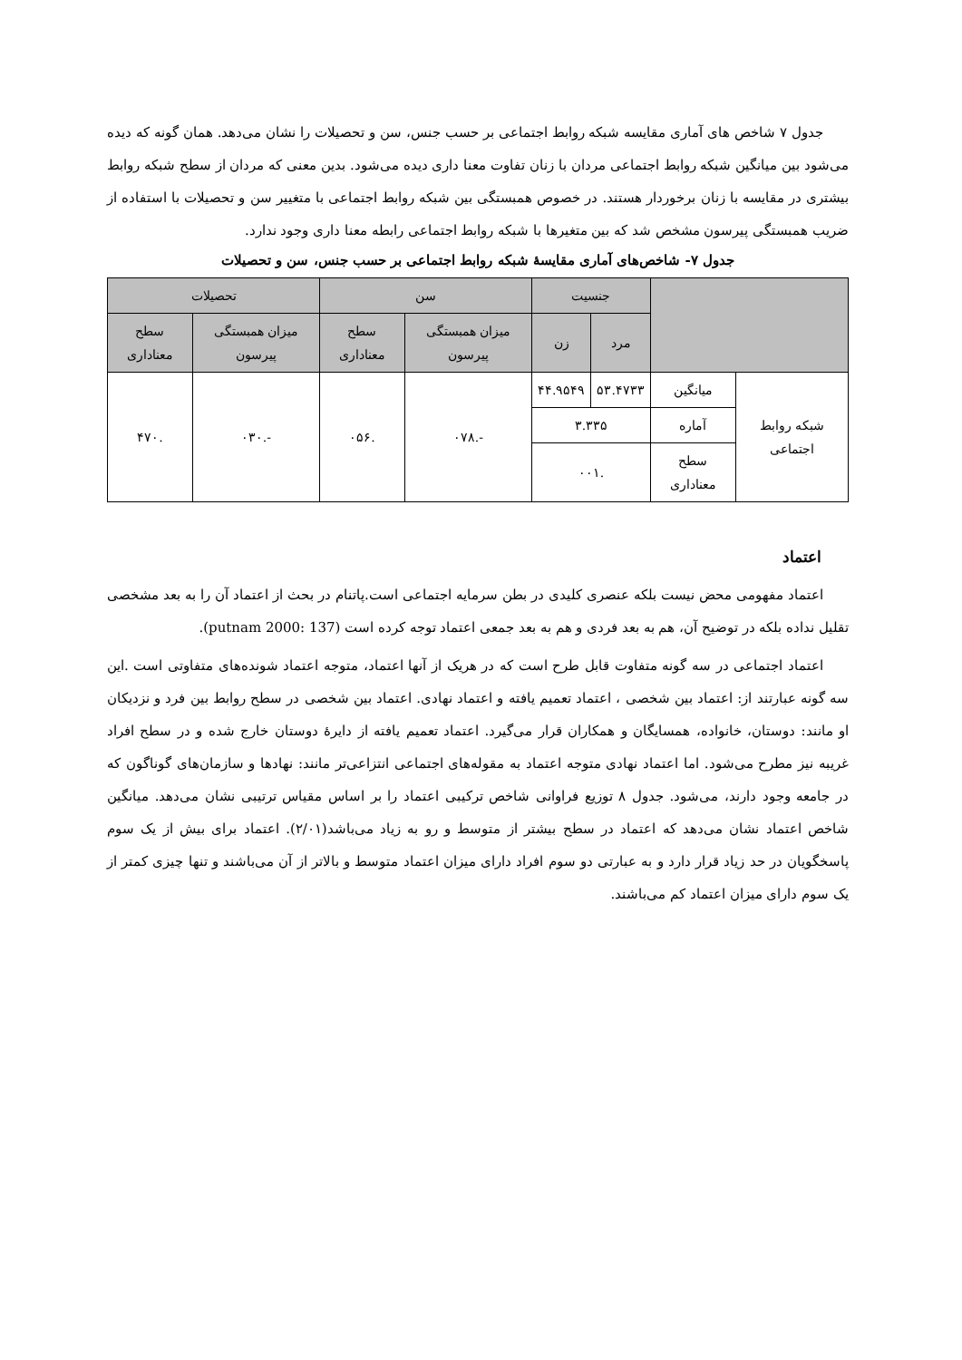جدول ۷ شاخص های آماری مقایسه شبکه روابط اجتماعی بر حسب جنس، سن و تحصیلات را نشان می‌دهد. همان گونه که دیده می‌شود بین میانگین شبکه روابط اجتماعی مردان با زنان تفاوت معنا داری دیده می‌شود. بدین معنی که مردان از سطح شبکه روابط بیشتری در مقایسه با زنان برخوردار هستند. در خصوص همبستگی بین شبکه روابط اجتماعی با متغییر سن و تحصیلات با استفاده از ضریب همبستگی پیرسون مشخص شد که بین متغیرها با شبکه روابط اجتماعی رابطه معنا داری وجود ندارد.
جدول ۷- شاخص‌های آماری مقایسهٔ شبکه روابط اجتماعی بر حسب جنس، سن و تحصیلات
| | | جنسیت | | سن | | تحصیلات | |
| --- | --- | --- | --- | --- | --- | --- | --- |
| | | مرد | زن | میزان همبستگی پیرسون | سطح معناداری | میزان همبستگی پیرسون | سطح معناداری |
| شبکه روابط اجتماعی | میانگین | ۵۳.۴۷۳۳ | ۴۴.۹۵۴۹ | -.۰۷۸ | .۰۵۶ | -.۰۳۰ | .۴۷۰ |
| | آماره | ۳.۳۳۵ | | | | | |
| | سطح معناداری | .۰۰۱ | | | | | |
اعتماد
اعتماد مفهومی محض نیست بلکه عنصری کلیدی در بطن سرمایه اجتماعی است.پاتنام در بحث از اعتماد آن را به بعد مشخصی تقلیل نداده بلکه در توضیح آن، هم به بعد فردی و هم به بعد جمعی اعتماد توجه کرده است (putnam 2000: 137).
اعتماد اجتماعی در سه گونه متفاوت قابل طرح است که در هریک از آنها اعتماد، متوجه اعتماد شونده‌های متفاوتی است .این سه گونه عبارتند از: اعتماد بین شخصی ، اعتماد تعمیم یافته و اعتماد نهادی. اعتماد بین شخصی در سطح روابط بین فرد و نزدیکان او مانند: دوستان، خانواده، همسایگان و همکاران قرار می‌گیرد. اعتماد تعمیم یافته از دایرهٔ دوستان خارج شده و در سطح افراد غریبه نیز مطرح می‌شود. اما اعتماد نهادی متوجه اعتماد به مقوله‌های اجتماعی انتزاعی‌تر مانند: نهادها و سازمان‌های گوناگون که در جامعه وجود دارند، می‌شود. جدول ۸ توزیع فراوانی شاخص ترکیبی اعتماد را بر اساس مقیاس ترتیبی نشان می‌دهد. میانگین شاخص اعتماد نشان می‌دهد که اعتماد در سطح بیشتر از متوسط و رو به زیاد می‌باشد(۲/۰۱). اعتماد برای بیش از یک سوم پاسخگویان در حد زیاد قرار دارد و به عبارتی دو سوم افراد دارای میزان اعتماد متوسط و بالاتر از آن می‌باشند و تنها چیزی کمتر از یک سوم دارای میزان اعتماد کم می‌باشند.